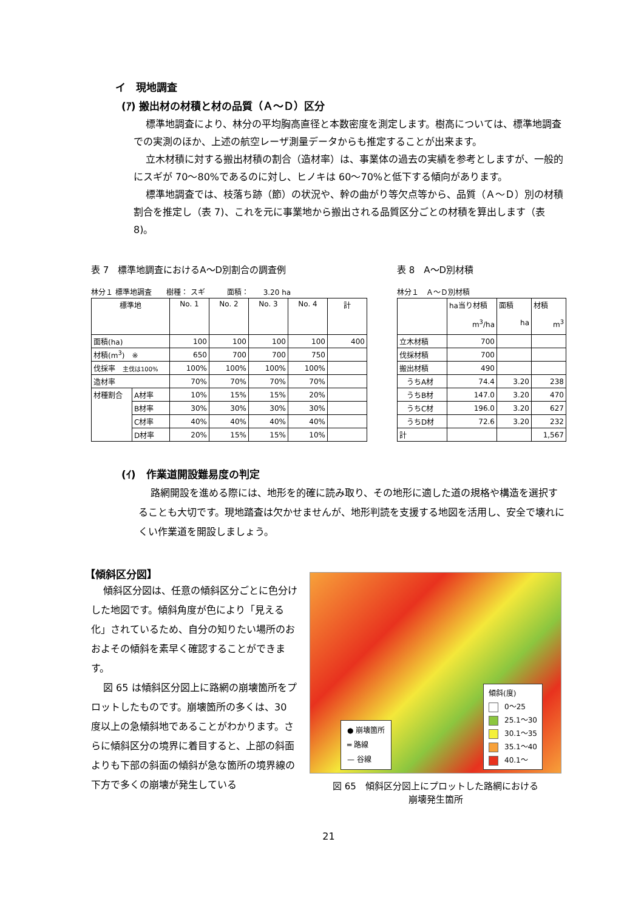イ　現地調査
(ｱ) 搬出材の材積と材の品質（Ａ～Ｄ）区分
標準地調査により、林分の平均胸高直径と本数密度を測定します。樹高については、標準地調査での実測のほか、上述の航空レーザ測量データからも推定することが出来ます。
立木材積に対する搬出材積の割合（造材率）は、事業体の過去の実績を参考としますが、一般的にスギが 70～80%であるのに対し、ヒノキは 60～70%と低下する傾向があります。
標準地調査では、枝落ち跡（節）の状況や、幹の曲がり等欠点等から、品質（Ａ～Ｄ）別の材積割合を推定し（表 7)、これを元に事業地から搬出される品質区分ごとの材積を算出します（表 8)。
表 7　標準地調査におけるA～D別割合の調査例
林分１ 標準地調査　　樹種： スギ　　　面積：　　3.20 ha
| 標準地 | | No. 1 | No. 2 | No. 3 | No. 4 | 計 |
| --- | --- | --- | --- | --- | --- | --- |
| 面積(ha) | | 100 | 100 | 100 | 100 | 400 |
| 材積(m<sup>3</sup>) ※ | | 650 | 700 | 700 | 750 | |
| 伐採率 主伐は100% | | 100% | 100% | 100% | 100% | |
| 造材率 | | 70% | 70% | 70% | 70% | |
| 材種割合 | A材率 | 10% | 15% | 15% | 20% | |
| | B材率 | 30% | 30% | 30% | 30% | |
| | C材率 | 40% | 40% | 40% | 40% | |
| | D材率 | 20% | 15% | 15% | 10% | |
表 8　A～D別材積
林分１　Ａ～Ｄ別材積
| | ha当り材積 m<sup>3</sup>/ha | 面積 ha | 材積 m<sup>3</sup> |
| --- | --- | --- | --- |
| 立木材積 | 700 | | |
| 伐採材積 | 700 | | |
| 搬出材積 | 490 | | |
| うちA材 | 74.4 | 3.20 | 238 |
| うちB材 | 147.0 | 3.20 | 470 |
| うちC材 | 196.0 | 3.20 | 627 |
| うちD材 | 72.6 | 3.20 | 232 |
| 計 | | | 1,567 |
(ｲ)　作業道開設難易度の判定
路網開設を進める際には、地形を的確に読み取り、その地形に適した道の規格や構造を選択することも大切です。現地踏査は欠かせませんが、地形判読を支援する地図を活用し、安全で壊れにくい作業道を開設しましょう。
【傾斜区分図】
傾斜区分図は、任意の傾斜区分ごとに色分けした地図です。傾斜角度が色により「見える化」されているため、自分の知りたい場所のおおよその傾斜を素早く確認することができます。
図 65 は傾斜区分図上に路網の崩壊箇所をプロットしたものです。崩壊箇所の多くは、30 度以上の急傾斜地であることがわかります。さらに傾斜区分の境界に着目すると、上部の斜面よりも下部の斜面の傾斜が急な箇所の境界線の下方で多くの崩壊が発生している
● 崩壊箇所
═ 路線
— 谷線
傾斜(度)
0～25
25.1～30
30.1～35
35.1～40
40.1～
図 65　傾斜区分図上にプロットした路網における
崩壊発生箇所
21